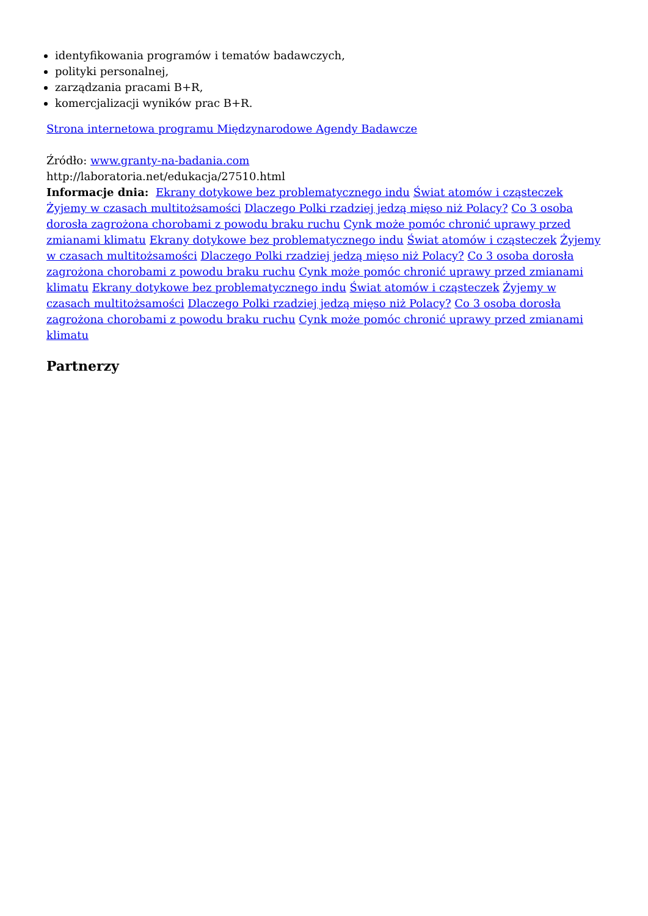identyfikowania programów i tematów badawczych,
polityki personalnej,
zarządzania pracami B+R,
komercjalizacji wyników prac B+R.
Strona internetowa programu Międzynarodowe Agendy Badawcze
Źródło: www.granty-na-badania.com
http://laboratoria.net/edukacja/27510.html
Informacje dnia: Ekrany dotykowe bez problematycznego indu Świat atomów i cząsteczek Żyjemy w czasach multitożsamości Dlaczego Polki rzadziej jedzą mięso niż Polacy? Co 3 osoba dorosła zagrożona chorobami z powodu braku ruchu Cynk może pomóc chronić uprawy przed zmianami klimatu Ekrany dotykowe bez problematycznego indu Świat atomów i cząsteczek Żyjemy w czasach multitożsamości Dlaczego Polki rzadziej jedzą mięso niż Polacy? Co 3 osoba dorosła zagrożona chorobami z powodu braku ruchu Cynk może pomóc chronić uprawy przed zmianami klimatu Ekrany dotykowe bez problematycznego indu Świat atomów i cząsteczek Żyjemy w czasach multitożsamości Dlaczego Polki rzadziej jedzą mięso niż Polacy? Co 3 osoba dorosła zagrożona chorobami z powodu braku ruchu Cynk może pomóc chronić uprawy przed zmianami klimatu
Partnerzy